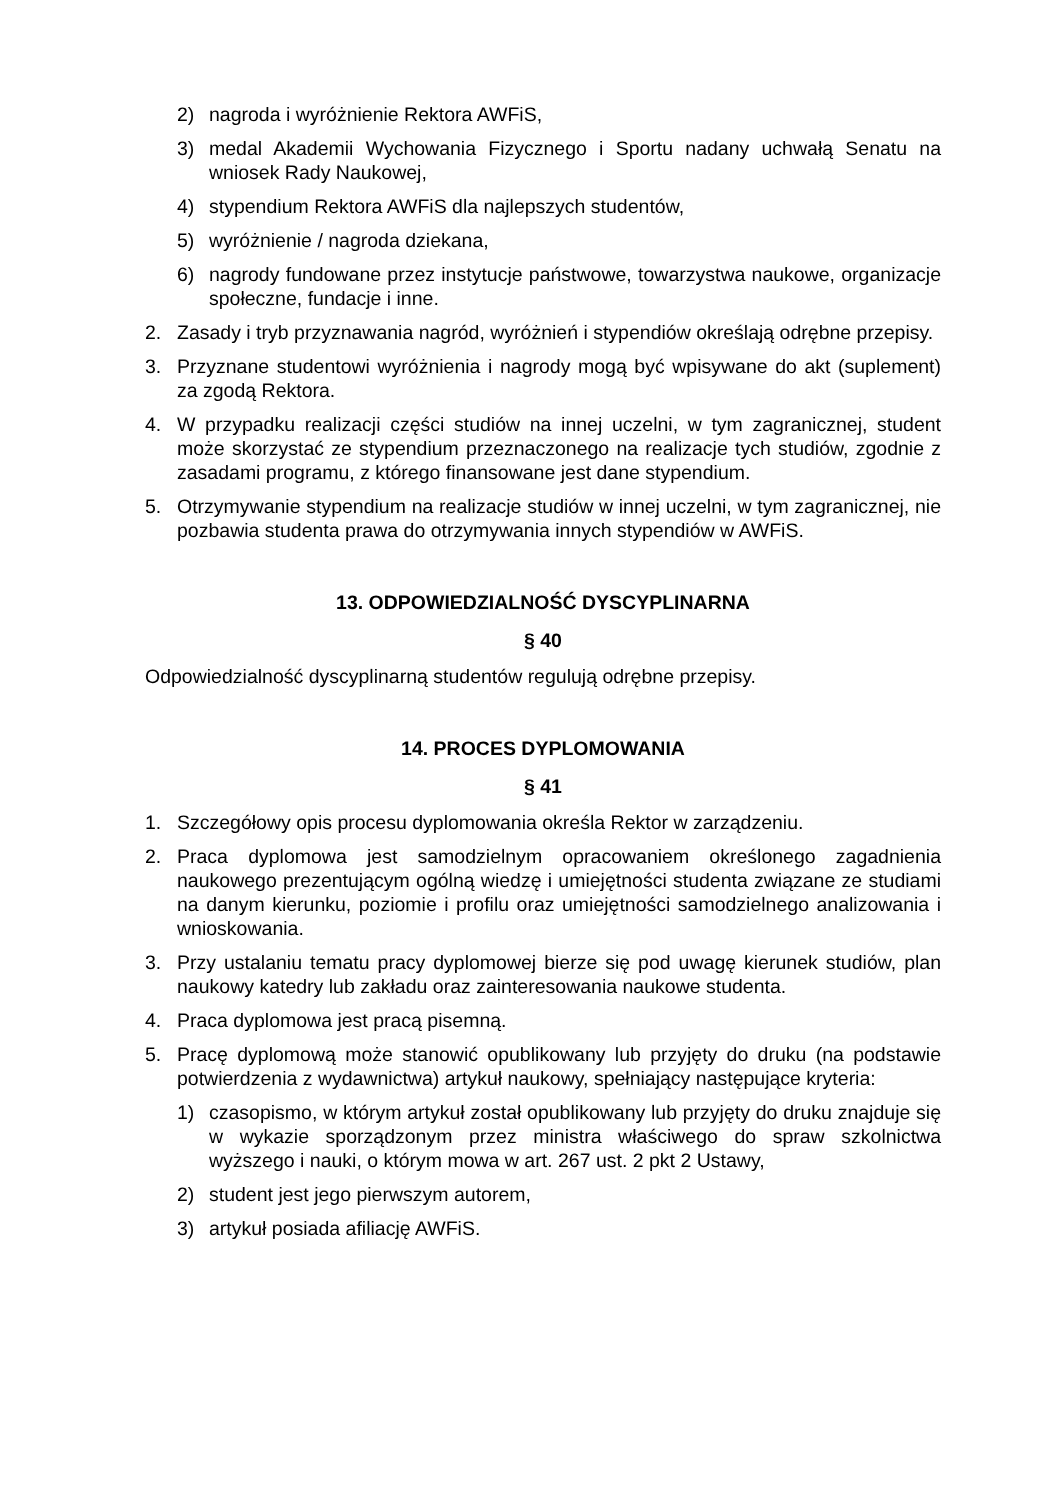2) nagroda i wyróżnienie Rektora AWFiS,
3) medal Akademii Wychowania Fizycznego i Sportu nadany uchwałą Senatu na wniosek Rady Naukowej,
4) stypendium Rektora AWFiS dla najlepszych studentów,
5) wyróżnienie / nagroda dziekana,
6) nagrody fundowane przez instytucje państwowe, towarzystwa naukowe, organizacje społeczne, fundacje i inne.
2. Zasady i tryb przyznawania nagród, wyróżnień i stypendiów określają odrębne przepisy.
3. Przyznane studentowi wyróżnienia i nagrody mogą być wpisywane do akt (suplement) za zgodą Rektora.
4. W przypadku realizacji części studiów na innej uczelni, w tym zagranicznej, student może skorzystać ze stypendium przeznaczonego na realizacje tych studiów, zgodnie z zasadami programu, z którego finansowane jest dane stypendium.
5. Otrzymywanie stypendium na realizacje studiów w innej uczelni, w tym zagranicznej, nie pozbawia studenta prawa do otrzymywania innych stypendiów w AWFiS.
13. ODPOWIEDZIALNOŚĆ DYSCYPLINARNA
§ 40
Odpowiedzialność dyscyplinarną studentów regulują odrębne przepisy.
14. PROCES DYPLOMOWANIA
§ 41
1. Szczegółowy opis procesu dyplomowania określa Rektor w zarządzeniu.
2. Praca dyplomowa jest samodzielnym opracowaniem określonego zagadnienia naukowego prezentującym ogólną wiedzę i umiejętności studenta związane ze studiami na danym kierunku, poziomie i profilu oraz umiejętności samodzielnego analizowania i wnioskowania.
3. Przy ustalaniu tematu pracy dyplomowej bierze się pod uwagę kierunek studiów, plan naukowy katedry lub zakładu oraz zainteresowania naukowe studenta.
4. Praca dyplomowa jest pracą pisemną.
5. Pracę dyplomową może stanowić opublikowany lub przyjęty do druku (na podstawie potwierdzenia z wydawnictwa) artykuł naukowy, spełniający następujące kryteria:
1) czasopismo, w którym artykuł został opublikowany lub przyjęty do druku znajduje się w wykazie sporządzonym przez ministra właściwego do spraw szkolnictwa wyższego i nauki, o którym mowa w art. 267 ust. 2 pkt 2 Ustawy,
2) student jest jego pierwszym autorem,
3) artykuł posiada afiliację AWFiS.